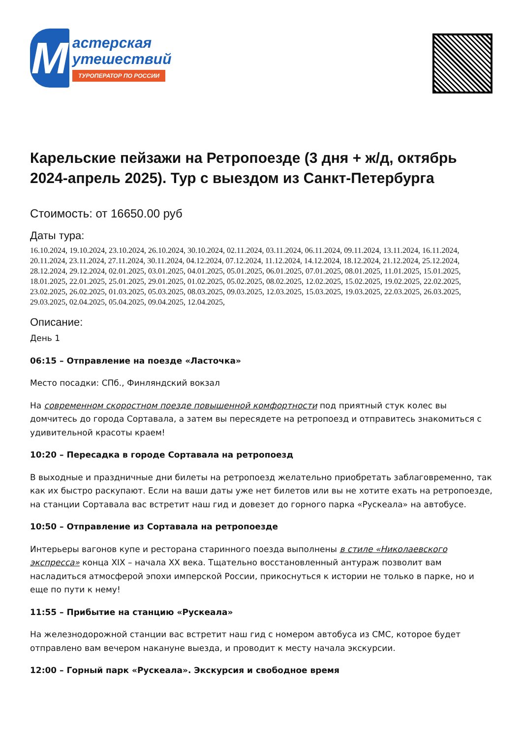М
астерская
утешествий
ТУРОПЕРАТОР ПО РОССИИ
Карельские пейзажи на Ретропоезде (3 дня + ж/д, октябрь 2024-апрель 2025). Тур с выездом из Санкт-Петербурга
Стоимость: от 16650.00 руб
Даты тура:
16.10.2024, 19.10.2024, 23.10.2024, 26.10.2024, 30.10.2024, 02.11.2024, 03.11.2024, 06.11.2024, 09.11.2024, 13.11.2024, 16.11.2024, 20.11.2024, 23.11.2024, 27.11.2024, 30.11.2024, 04.12.2024, 07.12.2024, 11.12.2024, 14.12.2024, 18.12.2024, 21.12.2024, 25.12.2024, 28.12.2024, 29.12.2024, 02.01.2025, 03.01.2025, 04.01.2025, 05.01.2025, 06.01.2025, 07.01.2025, 08.01.2025, 11.01.2025, 15.01.2025, 18.01.2025, 22.01.2025, 25.01.2025, 29.01.2025, 01.02.2025, 05.02.2025, 08.02.2025, 12.02.2025, 15.02.2025, 19.02.2025, 22.02.2025, 23.02.2025, 26.02.2025, 01.03.2025, 05.03.2025, 08.03.2025, 09.03.2025, 12.03.2025, 15.03.2025, 19.03.2025, 22.03.2025, 26.03.2025, 29.03.2025, 02.04.2025, 05.04.2025, 09.04.2025, 12.04.2025,
Описание:
День 1
06:15 – Отправление на поезде «Ласточка»
Место посадки: СПб., Финляндский вокзал
На современном скоростном поезде повышенной комфортности под приятный стук колес вы домчитесь до города Сортавала, а затем вы пересядете на ретропоезд и отправитесь знакомиться с удивительной красоты краем!
10:20 – Пересадка в городе Сортавала на ретропоезд
В выходные и праздничные дни билеты на ретропоезд желательно приобретать заблаговременно, так как их быстро раскупают. Если на ваши даты уже нет билетов или вы не хотите ехать на ретропоезде, на станции Сортавала вас встретит наш гид и довезет до горного парка «Рускеала» на автобусе.
10:50 – Отправление из Сортавала на ретропоезде
Интерьеры вагонов купе и ресторана старинного поезда выполнены в стиле «Николаевского экспресса» конца XIX – начала XX века. Тщательно восстановленный антураж позволит вам насладиться атмосферой эпохи имперской России, прикоснуться к истории не только в парке, но и еще по пути к нему!
11:55 – Прибытие на станцию «Рускеала»
На железнодорожной станции вас встретит наш гид с номером автобуса из СМС, которое будет отправлено вам вечером накануне выезда, и проводит к месту начала экскурсии.
12:00 – Горный парк «Рускеала». Экскурсия и свободное время